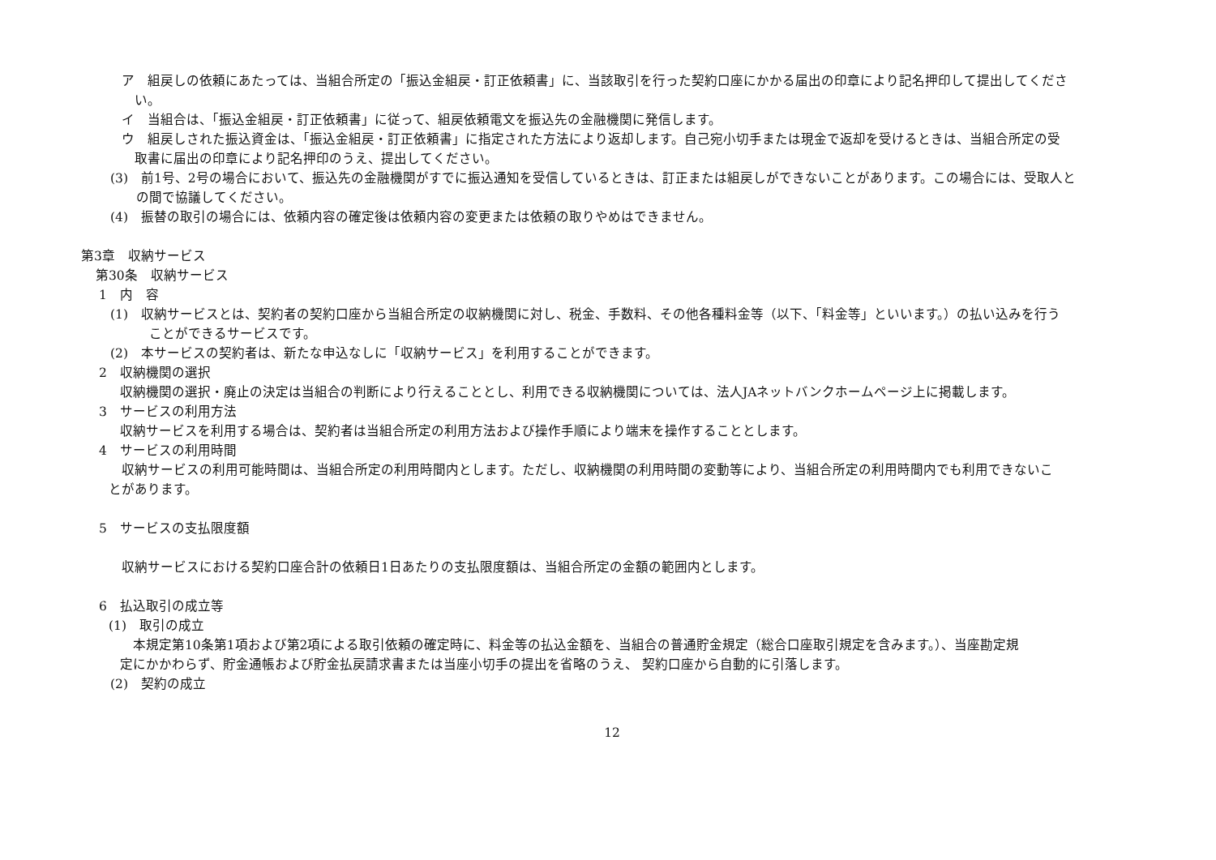ア　組戻しの依頼にあたっては、当組合所定の「振込金組戻・訂正依頼書」に、当該取引を行った契約口座にかかる届出の印章により記名押印して提出してくださ
　い。
イ　当組合は、「振込金組戻・訂正依頼書」に従って、組戻依頼電文を振込先の金融機関に発信します。
ウ　組戻しされた振込資金は、「振込金組戻・訂正依頼書」に指定された方法により返却します。自己宛小切手または現金で返却を受けるときは、当組合所定の受
　取書に届出の印章により記名押印のうえ、提出してください。
(3)　前1号、2号の場合において、振込先の金融機関がすでに振込通知を受信しているときは、訂正または組戻しができないことがあります。この場合には、受取人と
　　の間で協議してください。
(4)　振替の取引の場合には、依頼内容の確定後は依頼内容の変更または依頼の取りやめはできません。
第3章　収納サービス
第30条　収納サービス
1　内　容
(1)　収納サービスとは、契約者の契約口座から当組合所定の収納機関に対し、税金、手数料、その他各種料金等（以下、「料金等」といいます。）の払い込みを行う
　　　ことができるサービスです。
(2)　本サービスの契約者は、新たな申込なしに「収納サービス」を利用することができます。
2　収納機関の選択
収納機関の選択・廃止の決定は当組合の判断により行えることとし、利用できる収納機関については、法人JAネットバンクホームページ上に掲載します。
3　サービスの利用方法
収納サービスを利用する場合は、契約者は当組合所定の利用方法および操作手順により端末を操作することとします。
4　サービスの利用時間
　収納サービスの利用可能時間は、当組合所定の利用時間内とします。ただし、収納機関の利用時間の変動等により、当組合所定の利用時間内でも利用できないこ
とがあります。
5　サービスの支払限度額
収納サービスにおける契約口座合計の依頼日1日あたりの支払限度額は、当組合所定の金額の範囲内とします。
6　払込取引の成立等
(1)　取引の成立
　本規定第10条第1項および第2項による取引依頼の確定時に、料金等の払込金額を、当組合の普通貯金規定（総合口座取引規定を含みます。）、当座勘定規
定にかかわらず、貯金通帳および貯金払戻請求書または当座小切手の提出を省略のうえ、 契約口座から自動的に引落します。
(2)　契約の成立
12